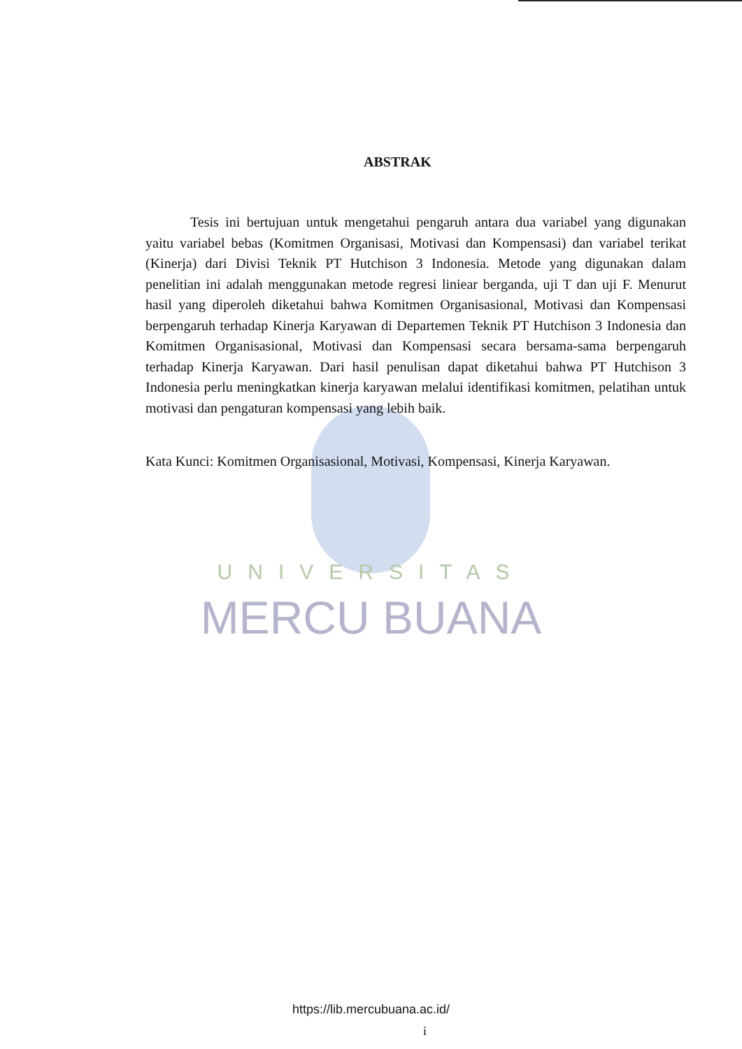ABSTRAK
Tesis ini bertujuan untuk mengetahui pengaruh antara dua variabel yang digunakan yaitu variabel bebas (Komitmen Organisasi, Motivasi dan Kompensasi) dan variabel terikat (Kinerja) dari Divisi Teknik PT Hutchison 3 Indonesia. Metode yang digunakan dalam penelitian ini adalah menggunakan metode regresi liniear berganda, uji T dan uji F. Menurut hasil yang diperoleh diketahui bahwa Komitmen Organisasional, Motivasi dan Kompensasi berpengaruh terhadap Kinerja Karyawan di Departemen Teknik PT Hutchison 3 Indonesia dan Komitmen Organisasional, Motivasi dan Kompensasi secara bersama-sama berpengaruh terhadap Kinerja Karyawan. Dari hasil penulisan dapat diketahui bahwa PT Hutchison 3 Indonesia perlu meningkatkan kinerja karyawan melalui identifikasi komitmen, pelatihan untuk motivasi dan pengaturan kompensasi yang lebih baik.
Kata Kunci: Komitmen Organisasional, Motivasi, Kompensasi, Kinerja Karyawan.
UNIVERSITAS
MERCU BUANA
https://lib.mercubuana.ac.id/
i